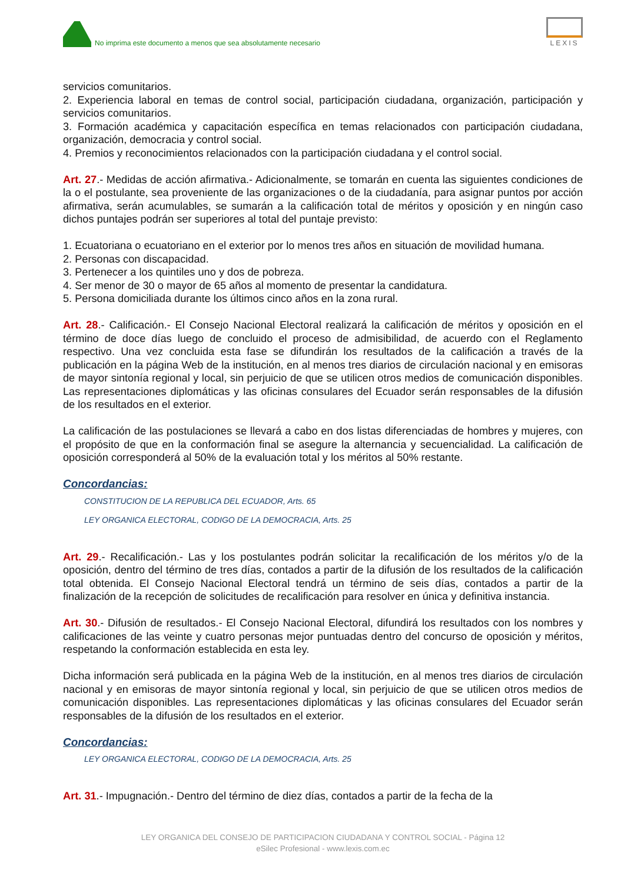No imprima este documento a menos que sea absolutamente necesario
LEXIS
servicios comunitarios.
2. Experiencia laboral en temas de control social, participación ciudadana, organización, participación y servicios comunitarios.
3. Formación académica y capacitación específica en temas relacionados con participación ciudadana, organización, democracia y control social.
4. Premios y reconocimientos relacionados con la participación ciudadana y el control social.
Art. 27.- Medidas de acción afirmativa.- Adicionalmente, se tomarán en cuenta las siguientes condiciones de la o el postulante, sea proveniente de las organizaciones o de la ciudadanía, para asignar puntos por acción afirmativa, serán acumulables, se sumarán a la calificación total de méritos y oposición y en ningún caso dichos puntajes podrán ser superiores al total del puntaje previsto:
1. Ecuatoriana o ecuatoriano en el exterior por lo menos tres años en situación de movilidad humana.
2. Personas con discapacidad.
3. Pertenecer a los quintiles uno y dos de pobreza.
4. Ser menor de 30 o mayor de 65 años al momento de presentar la candidatura.
5. Persona domiciliada durante los últimos cinco años en la zona rural.
Art. 28.- Calificación.- El Consejo Nacional Electoral realizará la calificación de méritos y oposición en el término de doce días luego de concluido el proceso de admisibilidad, de acuerdo con el Reglamento respectivo. Una vez concluida esta fase se difundirán los resultados de la calificación a través de la publicación en la página Web de la institución, en al menos tres diarios de circulación nacional y en emisoras de mayor sintonía regional y local, sin perjuicio de que se utilicen otros medios de comunicación disponibles. Las representaciones diplomáticas y las oficinas consulares del Ecuador serán responsables de la difusión de los resultados en el exterior.
La calificación de las postulaciones se llevará a cabo en dos listas diferenciadas de hombres y mujeres, con el propósito de que en la conformación final se asegure la alternancia y secuencialidad. La calificación de oposición corresponderá al 50% de la evaluación total y los méritos al 50% restante.
Concordancias:
CONSTITUCION DE LA REPUBLICA DEL ECUADOR, Arts. 65
LEY ORGANICA ELECTORAL, CODIGO DE LA DEMOCRACIA, Arts. 25
Art. 29.- Recalificación.- Las y los postulantes podrán solicitar la recalificación de los méritos y/o de la oposición, dentro del término de tres días, contados a partir de la difusión de los resultados de la calificación total obtenida. El Consejo Nacional Electoral tendrá un término de seis días, contados a partir de la finalización de la recepción de solicitudes de recalificación para resolver en única y definitiva instancia.
Art. 30.- Difusión de resultados.- El Consejo Nacional Electoral, difundirá los resultados con los nombres y calificaciones de las veinte y cuatro personas mejor puntuadas dentro del concurso de oposición y méritos, respetando la conformación establecida en esta ley.
Dicha información será publicada en la página Web de la institución, en al menos tres diarios de circulación nacional y en emisoras de mayor sintonía regional y local, sin perjuicio de que se utilicen otros medios de comunicación disponibles. Las representaciones diplomáticas y las oficinas consulares del Ecuador serán responsables de la difusión de los resultados en el exterior.
Concordancias:
LEY ORGANICA ELECTORAL, CODIGO DE LA DEMOCRACIA, Arts. 25
Art. 31.- Impugnación.- Dentro del término de diez días, contados a partir de la fecha de la
LEY ORGANICA DEL CONSEJO DE PARTICIPACION CIUDADANA Y CONTROL SOCIAL - Página 12
eSilec Profesional - www.lexis.com.ec